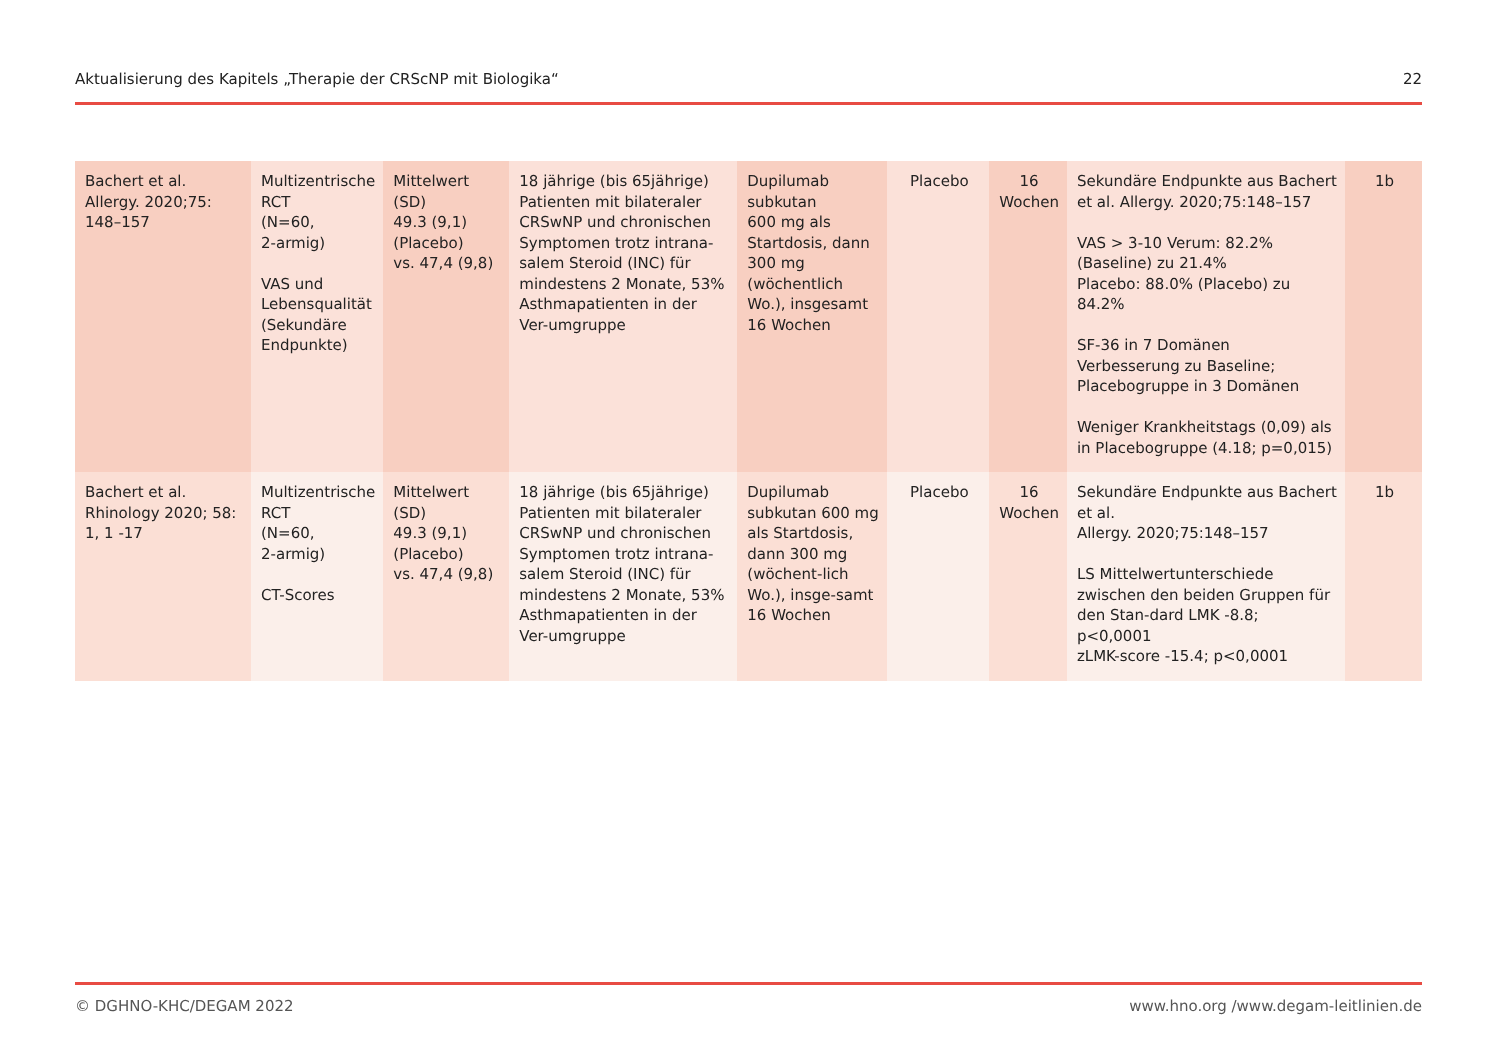Aktualisierung des Kapitels „Therapie der CRScNP mit Biologika“22
| Bachert et al. Allergy. 2020;75: 148–157 | Multizentrische RCT (N=60, 2-armig) VAS und Lebensqualität (Sekundäre Endpunkte) | Mittelwert (SD) 49.3 (9,1) (Placebo) vs. 47,4 (9,8) | 18 jährige (bis 65jährige) Patienten mit bilateraler CRSwNP und chronischen Symptomen trotz intrana-salem Steroid (INC) für mindestens 2 Monate, 53% Asthmapatienten in der Ver-umgruppe | Dupilumab subkutan 600 mg als Startdosis, dann 300 mg (wöchentlich Wo.), insgesamt 16 Wochen | Placebo | 16 Wochen | Sekundäre Endpunkte aus Bachert et al. Allergy. 2020;75:148–157 VAS > 3-10 Verum: 82.2% (Baseline) zu 21.4% Placebo: 88.0% (Placebo) zu 84.2% SF-36 in 7 Domänen Verbesserung zu Baseline; Placebogruppe in 3 Domänen Weniger Krankheitstags (0,09) als in Placebogruppe (4.18; p=0,015) | 1b |
| Bachert et al. Rhinology 2020; 58: 1, 1 -17 | Multizentrische RCT (N=60, 2-armig) CT-Scores | Mittelwert (SD) 49.3 (9,1) (Placebo) vs. 47,4 (9,8) | 18 jährige (bis 65jährige) Patienten mit bilateraler CRSwNP und chronischen Symptomen trotz intrana-salem Steroid (INC) für mindestens 2 Monate, 53% Asthmapatienten in der Ver-umgruppe | Dupilumab subkutan 600 mg als Startdosis, dann 300 mg (wöchent-lich Wo.), insge-samt 16 Wochen | Placebo | 16 Wochen | Sekundäre Endpunkte aus Bachert et al. Allergy. 2020;75:148–157 LS Mittelwertunterschiede zwischen den beiden Gruppen für den Stan-dard LMK -8.8; p<0,0001 zLMK-score -15.4; p<0,0001 | 1b |
© DGHNO-KHC/DEGAM 2022 www.hno.org /www.degam-leitlinien.de